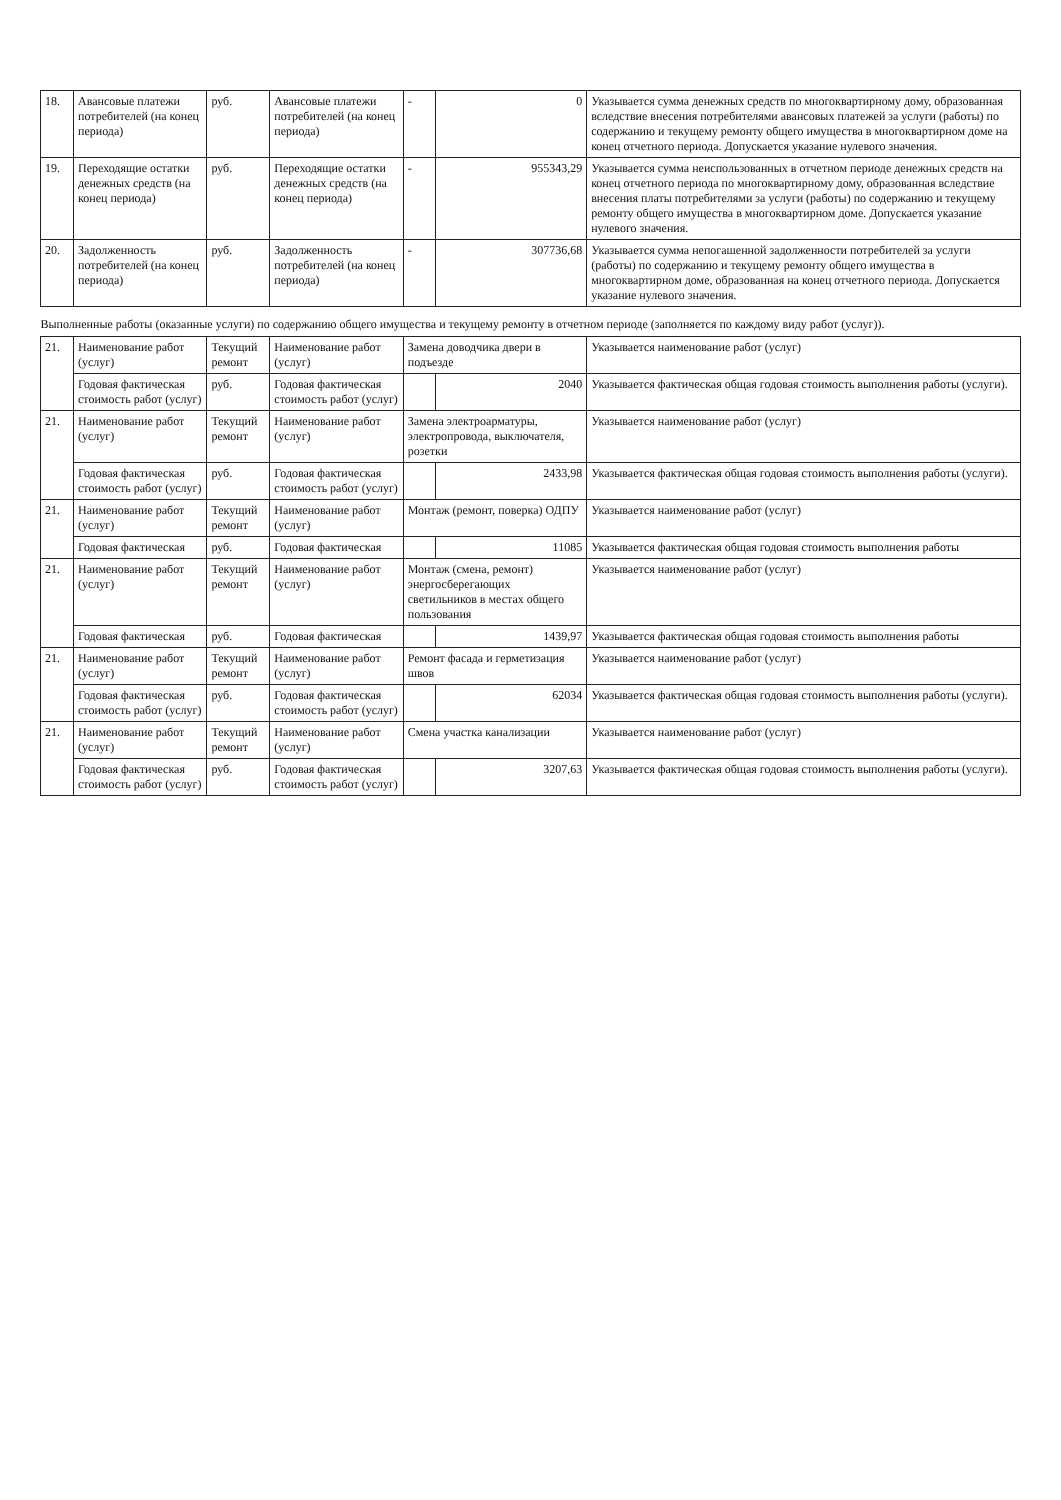| 18. | Авансовые платежи потребителей (на конец периода) | руб. | Авансовые платежи потребителей (на конец периода) | - | 0 | Указывается сумма денежных средств по многоквартирному дому, образованная вследствие внесения потребителями авансовых платежей за услуги (работы) по содержанию и текущему ремонту общего имущества в многоквартирном доме на конец отчетного периода. Допускается указание нулевого значения. |
| 19. | Переходящие остатки денежных средств (на конец периода) | руб. | Переходящие остатки денежных средств (на конец периода) | - | 955343,29 | Указывается сумма неиспользованных в отчетном периоде денежных средств на конец отчетного периода по многоквартирному дому, образованная вследствие внесения платы потребителями за услуги (работы) по содержанию и текущему ремонту общего имущества в многоквартирном доме. Допускается указание нулевого значения. |
| 20. | Задолженность потребителей (на конец периода) | руб. | Задолженность потребителей (на конец периода) | - | 307736,68 | Указывается сумма непогашенной задолженности потребителей за услуги (работы) по содержанию и текущему ремонту общего имущества в многоквартирном доме, образованная на конец отчетного периода. Допускается указание нулевого значения. |
| Выполненные работы (оказанные услуги) по содержанию общего имущества и текущему ремонту в отчетном периоде (заполняется по каждому виду работ (услуг)). | | | | | | |
| 21. | Наименование работ (услуг) | Текущий ремонт | Наименование работ (услуг) | Замена доводчика двери в подъезде | | Указывается наименование работ (услуг) |
| | Годовая фактическая стоимость работ (услуг) | руб. | Годовая фактическая стоимость работ (услуг) | | 2040 | Указывается фактическая общая годовая стоимость выполнения работы (услуги). |
| 21. | Наименование работ (услуг) | Текущий ремонт | Наименование работ (услуг) | Замена электроарматуры, электропровода, выключателя, розетки | | Указывается наименование работ (услуг) |
| | Годовая фактическая стоимость работ (услуг) | руб. | Годовая фактическая стоимость работ (услуг) | | 2433,98 | Указывается фактическая общая годовая стоимость выполнения работы (услуги). |
| 21. | Наименование работ (услуг) | Текущий ремонт | Наименование работ (услуг) | Монтаж (ремонт, поверка) ОДПУ | | Указывается наименование работ (услуг) |
| | Годовая фактическая | руб. | Годовая фактическая | | 11085 | Указывается фактическая общая годовая стоимость выполнения работы |
| 21. | Наименование работ (услуг) | Текущий ремонт | Наименование работ (услуг) | Монтаж (смена, ремонт) энергосберегающих светильников в местах общего пользования | | Указывается наименование работ (услуг) |
| | Годовая фактическая | руб. | Годовая фактическая | | 1439,97 | Указывается фактическая общая годовая стоимость выполнения работы |
| 21. | Наименование работ (услуг) | Текущий ремонт | Наименование работ (услуг) | Ремонт фасада и герметизация швов | | Указывается наименование работ (услуг) |
| | Годовая фактическая стоимость работ (услуг) | руб. | Годовая фактическая стоимость работ (услуг) | | 62034 | Указывается фактическая общая годовая стоимость выполнения работы (услуги). |
| 21. | Наименование работ (услуг) | Текущий ремонт | Наименование работ (услуг) | Смена участка канализации | | Указывается наименование работ (услуг) |
| | Годовая фактическая стоимость работ (услуг) | руб. | Годовая фактическая стоимость работ (услуг) | | 3207,63 | Указывается фактическая общая годовая стоимость выполнения работы (услуги). |